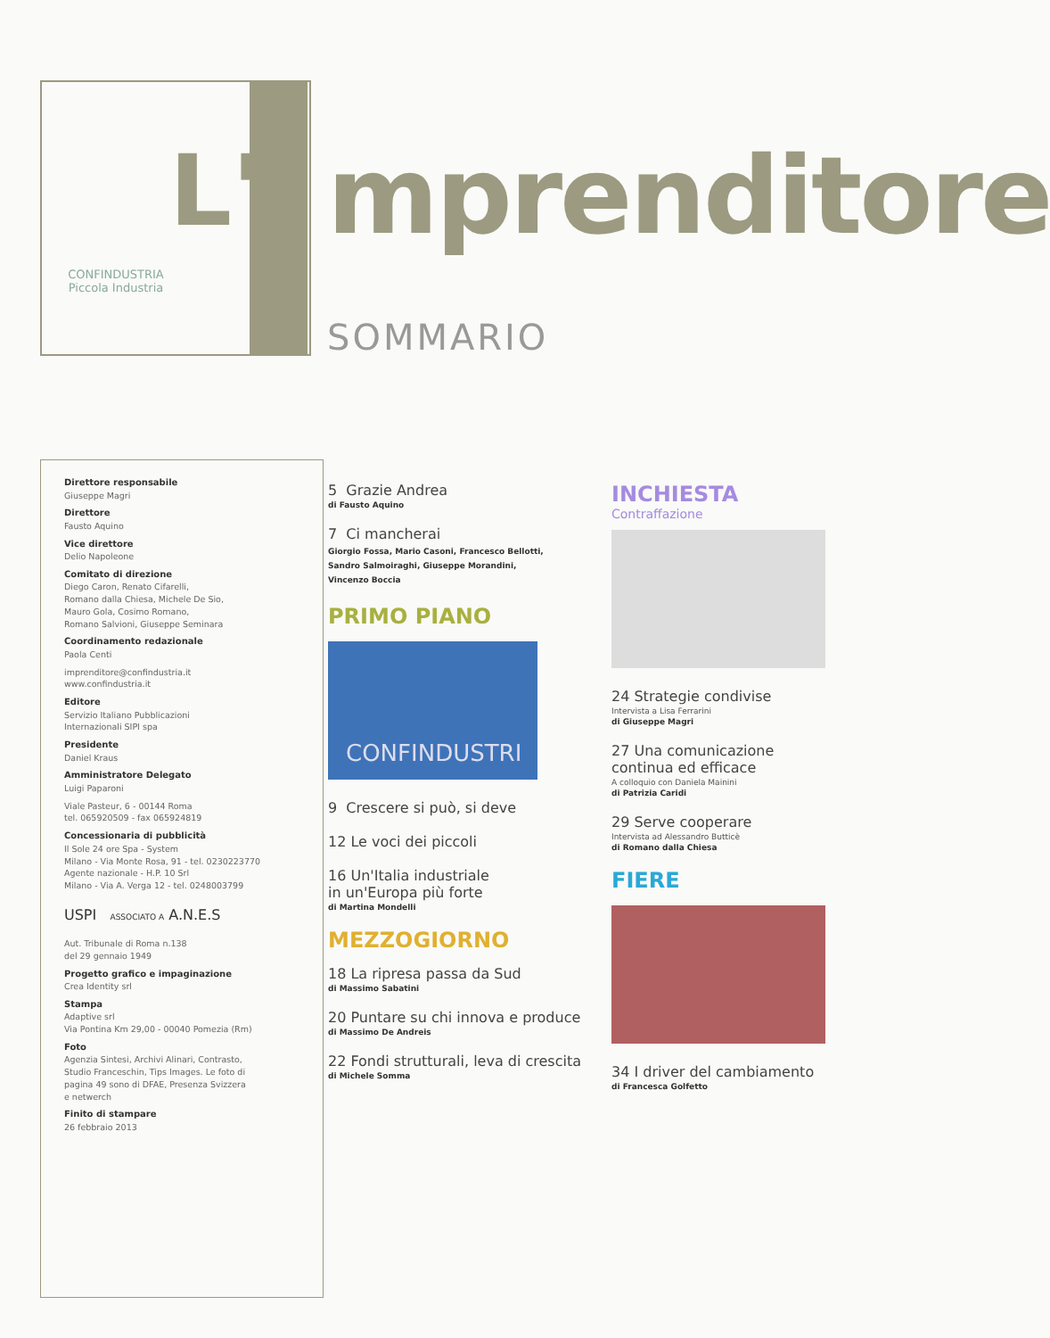L' mprenditore
CONFINDUSTRIA
Piccola Industria
SOMMARIO
Direttore responsabile
Giuseppe Magri
Direttore
Fausto Aquino
Vice direttore
Delio Napoleone
Comitato di direzione
Diego Caron, Renato Cifarelli,
Romano dalla Chiesa, Michele De Sio,
Mauro Gola, Cosimo Romano,
Romano Salvioni, Giuseppe Seminara
Coordinamento redazionale
Paola Centi
imprenditore@confindustria.it
www.confindustria.it
Editore
Servizio Italiano Pubblicazioni
Internazionali SIPI spa
Presidente
Daniel Kraus
Amministratore Delegato
Luigi Paparoni
Viale Pasteur, 6 - 00144 Roma
tel. 065920509 - fax 065924819
Concessionaria di pubblicità
Il Sole 24 ore Spa - System
Milano - Via Monte Rosa, 91 - tel. 0230223770
Agente nazionale - H.P. 10 Srl
Milano - Via A. Verga 12 - tel. 0248003799
USPI ASSOCIATO A A.N.E.S
Aut. Tribunale di Roma n.138
del 29 gennaio 1949
Progetto grafico e impaginazione
Crea Identity srl
Stampa
Adaptive srl
Via Pontina Km 29,00 - 00040 Pomezia (Rm)
Foto
Agenzia Sintesi, Archivi Alinari, Contrasto,
Studio Franceschin, Tips Images. Le foto di
pagina 49 sono di DFAE, Presenza Svizzera
e netwerch
Finito di stampare
26 febbraio 2013
5 Grazie Andrea
di Fausto Aquino
7 Ci mancherai
Giorgio Fossa, Mario Casoni, Francesco Bellotti,
Sandro Salmoiraghi, Giuseppe Morandini,
Vincenzo Boccia
PRIMO PIANO
CONFINDUSTRI
9 Crescere si può, si deve
12 Le voci dei piccoli
16 Un'Italia industriale
in un'Europa più forte
di Martina Mondelli
MEZZOGIORNO
18 La ripresa passa da Sud
di Massimo Sabatini
20 Puntare su chi innova e produce
di Massimo De Andreis
22 Fondi strutturali, leva di crescita
di Michele Somma
INCHIESTA
Contraffazione
24 Strategie condivise
Intervista a Lisa Ferrarini
di Giuseppe Magri
27 Una comunicazione
continua ed efficace
A colloquio con Daniela Mainini
di Patrizia Caridi
29 Serve cooperare
Intervista ad Alessandro Butticè
di Romano dalla Chiesa
FIERE
34 I driver del cambiamento
di Francesca Golfetto